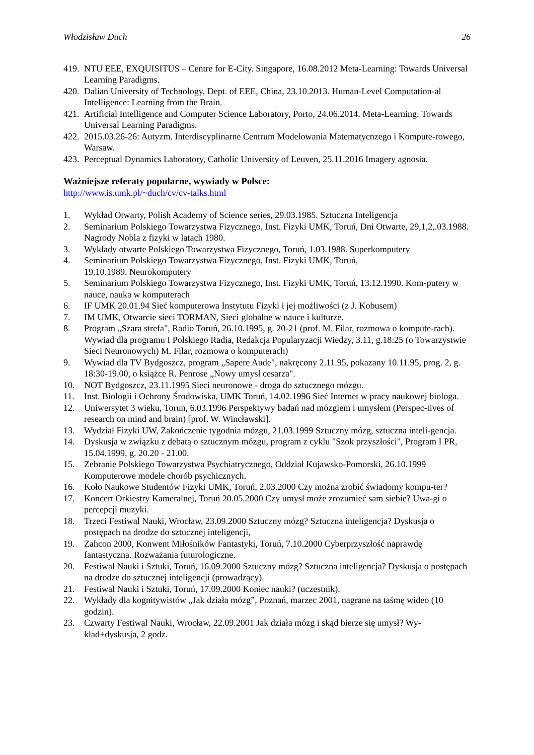Włodzisław Duch 26
419. NTU EEE, EXQUISITUS – Centre for E-City. Singapore, 16.08.2012 Meta-Learning: Towards Universal Learning Paradigms.
420. Dalian University of Technology, Dept. of EEE, China, 23.10.2013. Human-Level Computation-al Intelligence: Learning from the Brain.
421. Artificial Intelligence and Computer Science Laboratory, Porto, 24.06.2014. Meta-Learning: Towards Universal Learning Paradigms.
422. 2015.03.26-26: Autyzm. Interdiscyplinarne Centrum Modelowania Matematycnzego i Kompute-rowego, Warsaw.
423. Perceptual Dynamics Laboratory, Catholic University of Leuven, 25.11.2016 Imagery agnosia.
Ważniejsze referaty popularne, wywiady w Polsce:
http://www.is.umk.pl/~duch/cv/cv-talks.html
1. Wykład Otwarty, Polish Academy of Science series, 29.03.1985. Sztuczna Inteligencja
2. Seminarium Polskiego Towarzystwa Fizycznego, Inst. Fizyki UMK, Toruń, Dni Otwarte, 29,1,2,.03.1988. Nagrody Nobla z fizyki w latach 1980.
3. Wykłady otwarte Polskiego Towarzystwa Fizycznego, Toruń, 1.03.1988. Superkomputery
4. Seminarium Polskiego Towarzystwa Fizycznego, Inst. Fizyki UMK, Toruń,
19.10.1989. Neurokomputery
5. Seminarium Polskiego Towarzystwa Fizycznego, Inst. Fizyki UMK, Toruń, 13.12.1990. Kom-putery w nauce, nauka w komputerach
6. IF UMK 20.01.94 Sieć komputerowa Instytutu Fizyki i jej możliwości (z J. Kobusem)
7. IM UMK, Otwarcie sieci TORMAN, Sieci globalne w nauce i kulturze.
8. Program „Szara strefa", Radio Toruń, 26.10.1995, g. 20-21 (prof. M. Filar, rozmowa o kompute-rach). Wywiad dla programu I Polskiego Radia, Redakcja Popularyzacji Wiedzy, 3.11, g.18:25 (o Towarzystwie Sieci Neuronowych) M. Filar, rozmowa o komputerach)
9. Wywiad dla TV Bydgoszcz, program „Sapere Aude", nakręcony 2.11.95, pokazany 10.11.95, prog. 2, g. 18:30-19.00, o książce R. Penrose „Nowy umysł cesarza".
10. NOT Bydgoszcz, 23.11.1995 Sieci neuronowe - droga do sztucznego mózgu.
11. Inst. Biologii i Ochrony Środowiska, UMK Toruń, 14.02.1996 Sieć Internet w pracy naukowej biologa.
12. Uniwersytet 3 wieku, Torun, 6.03.1996 Perspektywy badań nad mózgiem i umysłem (Perspec-tives of research on mind and brain) [prof. W. Wincławski].
13. Wydział Fizyki UW, Zakończenie tygodnia mózgu, 21.03.1999 Sztuczny mózg, sztuczna inteli-gencja.
14. Dyskusja w związku z debatą o sztucznym mózgu, program z cyklu "Szok przyszłości", Program I PR, 15.04.1999, g. 20.20 - 21.00.
15. Zebranie Polskiego Towarzystwa Psychiatrycznego, Oddział Kujawsko-Pomorski, 26.10.1999 Komputerowe modele chorób psychicznych.
16. Koło Naukowe Studentów Fizyki UMK, Toruń, 2.03.2000 Czy można zrobić świadomy kompu-ter?
17. Koncert Orkiestry Kameralnej, Toruń 20.05.2000 Czy umysł może zrozumieć sam siebie? Uwa-gi o percepcji muzyki.
18. Trzeci Festiwal Nauki, Wrocław, 23.09.2000 Sztuczny mózg? Sztuczna inteligencja? Dyskusja o postępach na drodze do sztucznej inteligencji,
19. Zahcon 2000, Konwent Miłośników Fantastyki, Toruń, 7.10.2000 Cyberprzyszłość naprawdę fantastyczna. Rozważania futurologiczne.
20. Festiwal Nauki i Sztuki, Toruń, 16.09.2000 Sztuczny mózg? Sztuczna inteligencja? Dyskusja o postępach na drodze do sztucznej inteligencji (prowadzący).
21. Festiwal Nauki i Sztuki, Toruń, 17.09.2000 Koniec nauki? (uczestnik).
22. Wykłady dla kognitywistów „Jak działa mózg”, Poznań, marzec 2001, nagrane na taśmę wideo (10 godzin).
23. Czwarty Festiwal Nauki, Wrocław, 22.09.2001 Jak działa mózg i skąd bierze się umysł? Wy-kład+dyskusja, 2 godz.